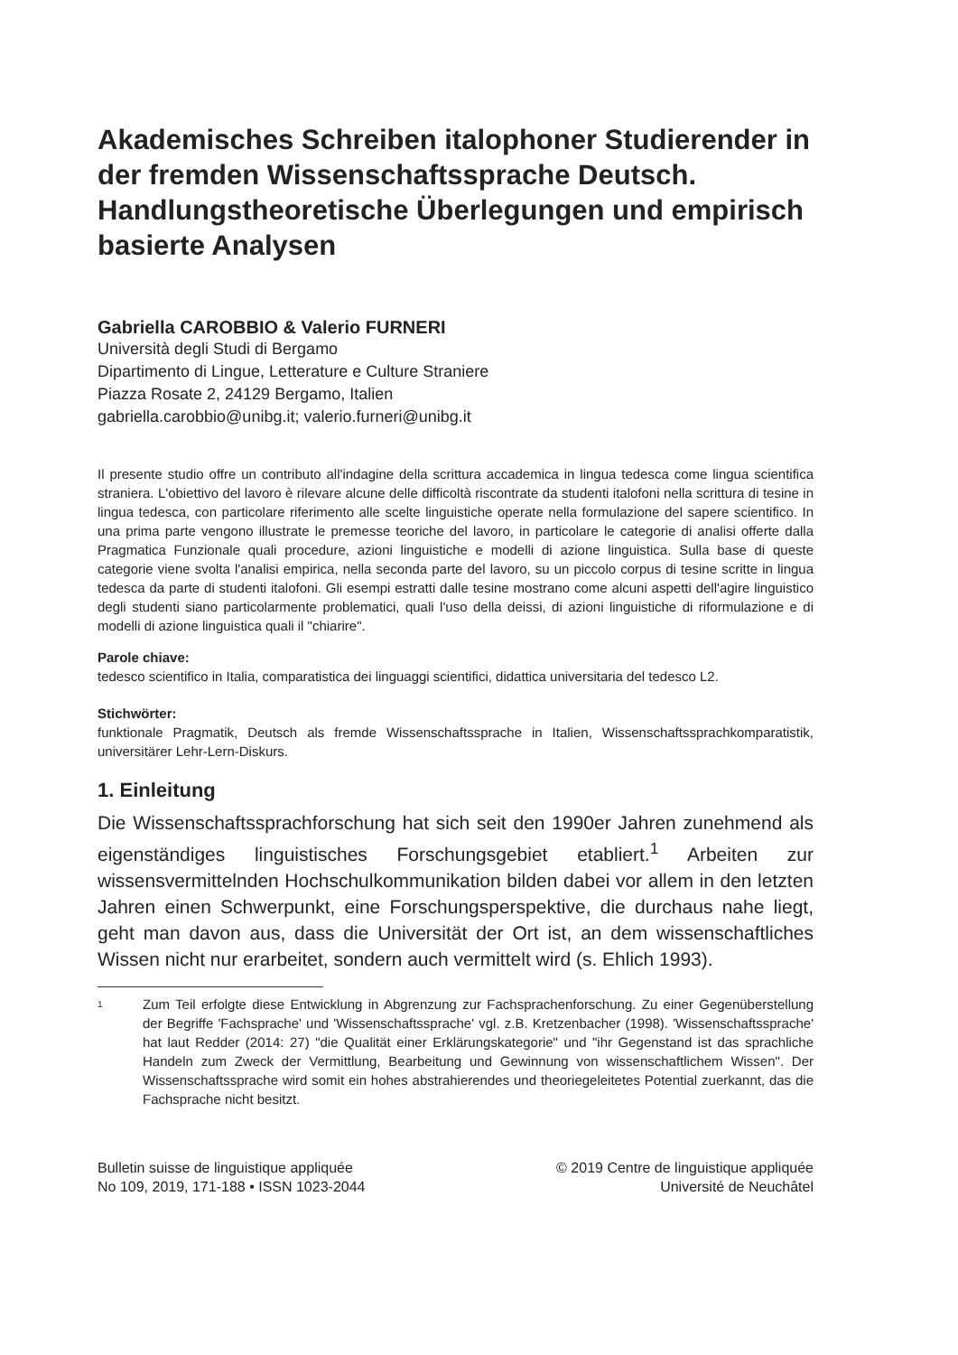Akademisches Schreiben italophoner Studierender in der fremden Wissenschaftssprache Deutsch. Handlungstheoretische Überlegungen und empirisch basierte Analysen
Gabriella CAROBBIO & Valerio FURNERI
Università degli Studi di Bergamo
Dipartimento di Lingue, Letterature e Culture Straniere
Piazza Rosate 2, 24129 Bergamo, Italien
gabriella.carobbio@unibg.it; valerio.furneri@unibg.it
Il presente studio offre un contributo all'indagine della scrittura accademica in lingua tedesca come lingua scientifica straniera. L'obiettivo del lavoro è rilevare alcune delle difficoltà riscontrate da studenti italofoni nella scrittura di tesine in lingua tedesca, con particolare riferimento alle scelte linguistiche operate nella formulazione del sapere scientifico. In una prima parte vengono illustrate le premesse teoriche del lavoro, in particolare le categorie di analisi offerte dalla Pragmatica Funzionale quali procedure, azioni linguistiche e modelli di azione linguistica. Sulla base di queste categorie viene svolta l'analisi empirica, nella seconda parte del lavoro, su un piccolo corpus di tesine scritte in lingua tedesca da parte di studenti italofoni. Gli esempi estratti dalle tesine mostrano come alcuni aspetti dell'agire linguistico degli studenti siano particolarmente problematici, quali l'uso della deissi, di azioni linguistiche di riformulazione e di modelli di azione linguistica quali il "chiarire".
Parole chiave:
tedesco scientifico in Italia, comparatistica dei linguaggi scientifici, didattica universitaria del tedesco L2.
Stichwörter:
funktionale Pragmatik, Deutsch als fremde Wissenschaftssprache in Italien, Wissenschaftssprachkomparatistik, universitärer Lehr-Lern-Diskurs.
1. Einleitung
Die Wissenschaftssprachforschung hat sich seit den 1990er Jahren zunehmend als eigenständiges linguistisches Forschungsgebiet etabliert.<sup>1</sup> Arbeiten zur wissensvermittelnden Hochschulkommunikation bilden dabei vor allem in den letzten Jahren einen Schwerpunkt, eine Forschungsperspektive, die durchaus nahe liegt, geht man davon aus, dass die Universität der Ort ist, an dem wissenschaftliches Wissen nicht nur erarbeitet, sondern auch vermittelt wird (s. Ehlich 1993).
1
Zum Teil erfolgte diese Entwicklung in Abgrenzung zur Fachsprachenforschung. Zu einer Gegenüberstellung der Begriffe 'Fachsprache' und 'Wissenschaftssprache' vgl. z.B. Kretzenbacher (1998). 'Wissenschaftssprache' hat laut Redder (2014: 27) "die Qualität einer Erklärungskategorie" und "ihr Gegenstand ist das sprachliche Handeln zum Zweck der Vermittlung, Bearbeitung und Gewinnung von wissenschaftlichem Wissen". Der Wissenschaftssprache wird somit ein hohes abstrahierendes und theoriegeleitetes Potential zuerkannt, das die Fachsprache nicht besitzt.
Bulletin suisse de linguistique appliquée
No 109, 2019, 171-188 • ISSN 1023-2044
© 2019 Centre de linguistique appliquée
Université de Neuchâtel